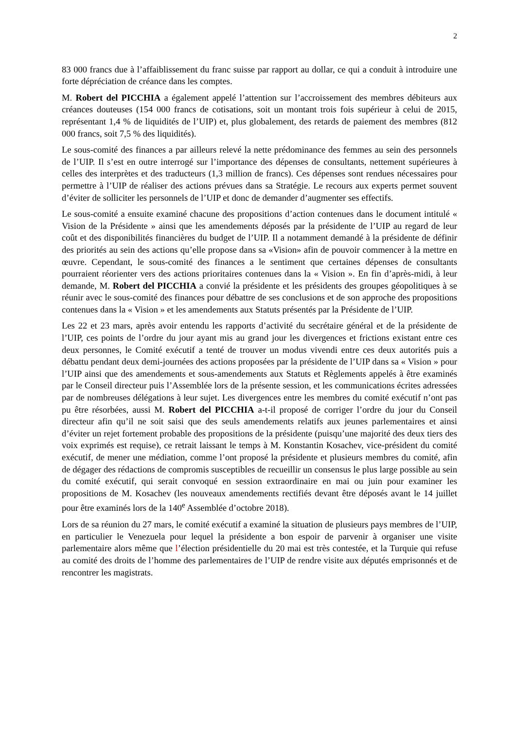2
83 000 francs due à l’affaiblissement du franc suisse par rapport au dollar, ce qui a conduit à introduire une forte dépréciation de créance dans les comptes.
M. Robert del PICCHIA a également appelé l’attention sur l’accroissement des membres débiteurs aux créances douteuses (154 000 francs de cotisations, soit un montant trois fois supérieur à celui de 2015, représentant 1,4 % de liquidités de l’UIP) et, plus globalement, des retards de paiement des membres (812 000 francs, soit 7,5 % des liquidités).
Le sous-comité des finances a par ailleurs relevé la nette prédominance des femmes au sein des personnels de l’UIP. Il s’est en outre interrogé sur l’importance des dépenses de consultants, nettement supérieures à celles des interprètes et des traducteurs (1,3 million de francs). Ces dépenses sont rendues nécessaires pour permettre à l’UIP de réaliser des actions prévues dans sa Stratégie. Le recours aux experts permet souvent d’éviter de solliciter les personnels de l’UIP et donc de demander d’augmenter ses effectifs.
Le sous-comité a ensuite examiné chacune des propositions d’action contenues dans le document intitulé « Vision de la Présidente » ainsi que les amendements déposés par la présidente de l’UIP au regard de leur coût et des disponibilités financières du budget de l’UIP. Il a notamment demandé à la présidente de définir des priorités au sein des actions qu’elle propose dans sa «Vision» afin de pouvoir commencer à la mettre en œuvre. Cependant, le sous-comité des finances a le sentiment que certaines dépenses de consultants pourraient réorienter vers des actions prioritaires contenues dans la « Vision ». En fin d’après-midi, à leur demande, M. Robert del PICCHIA a convié la présidente et les présidents des groupes géopolitiques à se réunir avec le sous-comité des finances pour débattre de ses conclusions et de son approche des propositions contenues dans la « Vision » et les amendements aux Statuts présentés par la Présidente de l’UIP.
Les 22 et 23 mars, après avoir entendu les rapports d’activité du secrétaire général et de la présidente de l’UIP, ces points de l’ordre du jour ayant mis au grand jour les divergences et frictions existant entre ces deux personnes, le Comité exécutif a tenté de trouver un modus vivendi entre ces deux autorités puis a débattu pendant deux demi-journées des actions proposées par la présidente de l’UIP dans sa « Vision » pour l’UIP ainsi que des amendements et sous-amendements aux Statuts et Règlements appelés à être examinés par le Conseil directeur puis l’Assemblée lors de la présente session, et les communications écrites adressées par de nombreuses délégations à leur sujet. Les divergences entre les membres du comité exécutif n’ont pas pu être résorbées, aussi M. Robert del PICCHIA a-t-il proposé de corriger l’ordre du jour du Conseil directeur afin qu’il ne soit saisi que des seuls amendements relatifs aux jeunes parlementaires et ainsi d’éviter un rejet fortement probable des propositions de la présidente (puisqu’une majorité des deux tiers des voix exprimés est requise), ce retrait laissant le temps à M. Konstantin Kosachev, vice-président du comité exécutif, de mener une médiation, comme l’ont proposé la présidente et plusieurs membres du comité, afin de dégager des rédactions de compromis susceptibles de recueillir un consensus le plus large possible au sein du comité exécutif, qui serait convoqué en session extraordinaire en mai ou juin pour examiner les propositions de M. Kosachev (les nouveaux amendements rectifiés devant être déposés avant le 14 juillet pour être examinés lors de la 140<sup>e</sup> Assemblée d’octobre 2018).
Lors de sa réunion du 27 mars, le comité exécutif a examiné la situation de plusieurs pays membres de l’UIP, en particulier le Venezuela pour lequel la présidente a bon espoir de parvenir à organiser une visite parlementaire alors même que l’élection présidentielle du 20 mai est très contestée, et la Turquie qui refuse au comité des droits de l’homme des parlementaires de l’UIP de rendre visite aux députés emprisonnés et de rencontrer les magistrats.